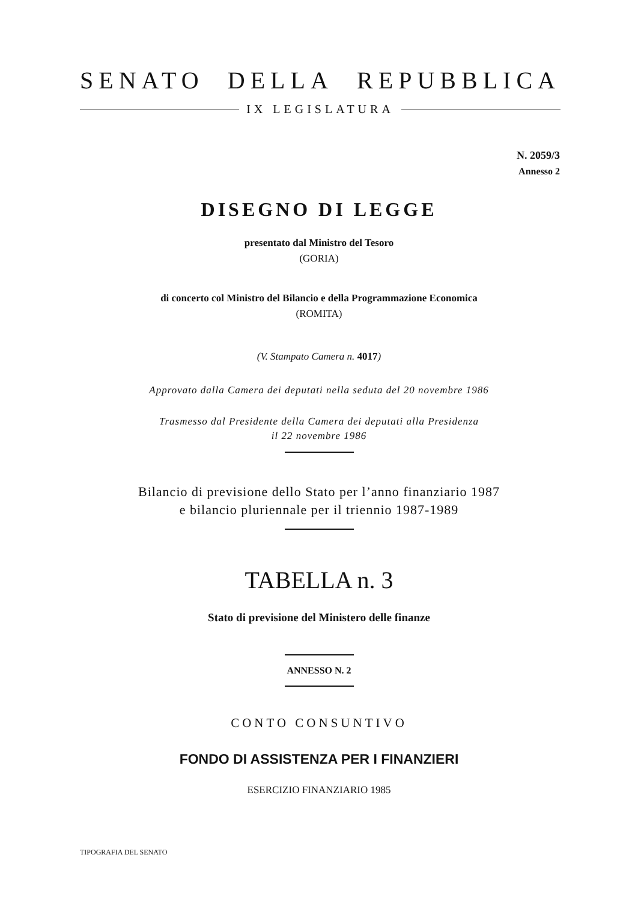SENATO DELLA REPUBBLICA
IX LEGISLATURA
N. 2059/3
Annesso 2
DISEGNO DI LEGGE
presentato dal Ministro del Tesoro
(GORIA)
di concerto col Ministro del Bilancio e della Programmazione Economica
(ROMITA)
(V. Stampato Camera n. 4017)
Approvato dalla Camera dei deputati nella seduta del 20 novembre 1986
Trasmesso dal Presidente della Camera dei deputati alla Presidenza
il 22 novembre 1986
Bilancio di previsione dello Stato per l’anno finanziario 1987
e bilancio pluriennale per il triennio 1987-1989
TABELLA n. 3
Stato di previsione del Ministero delle finanze
ANNESSO N. 2
CONTO CONSUNTIVO
FONDO DI ASSISTENZA PER I FINANZIERI
ESERCIZIO FINANZIARIO 1985
TIPOGRAFIA DEL SENATO